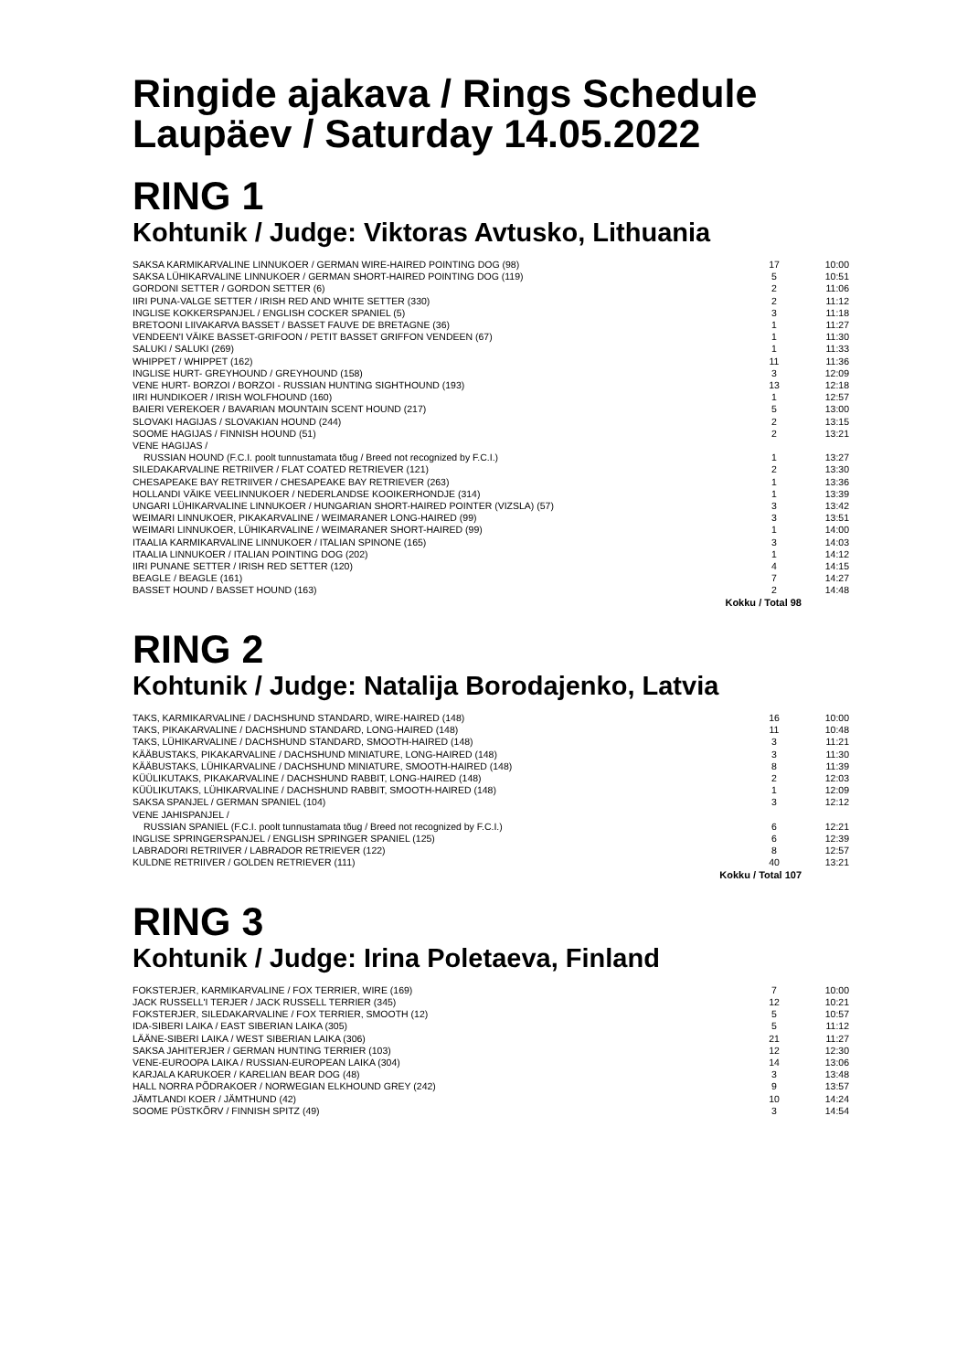Ringide ajakava / Rings Schedule
Laupäev / Saturday 14.05.2022
RING 1
Kohtunik / Judge: Viktoras Avtusko, Lithuania
| SAKSA KARMIKARVALINE LINNUKOER / GERMAN WIRE-HAIRED POINTING DOG (98) | 17 | 10:00 |
| SAKSA LÜHIKARVALINE LINNUKOER / GERMAN SHORT-HAIRED POINTING DOG (119) | 5 | 10:51 |
| GORDONI SETTER / GORDON SETTER (6) | 2 | 11:06 |
| IIRI PUNA-VALGE SETTER / IRISH RED AND WHITE SETTER (330) | 2 | 11:12 |
| INGLISE KOKKERSPANJEL / ENGLISH COCKER SPANIEL (5) | 3 | 11:18 |
| BRETOONI LIIVAKARVA BASSET / BASSET FAUVE DE BRETAGNE (36) | 1 | 11:27 |
| VENDEEN'I VÄIKE BASSET-GRIFOON / PETIT BASSET GRIFFON VENDEEN (67) | 1 | 11:30 |
| SALUKI / SALUKI (269) | 1 | 11:33 |
| WHIPPET / WHIPPET (162) | 11 | 11:36 |
| INGLISE HURT- GREYHOUND / GREYHOUND (158) | 3 | 12:09 |
| VENE HURT- BORZOI / BORZOI - RUSSIAN HUNTING SIGHTHOUND (193) | 13 | 12:18 |
| IIRI HUNDIKOER / IRISH WOLFHOUND (160) | 1 | 12:57 |
| BAIERI VEREKOER / BAVARIAN MOUNTAIN SCENT HOUND (217) | 5 | 13:00 |
| SLOVAKI HAGIJAS / SLOVAKIAN HOUND (244) | 2 | 13:15 |
| SOOME HAGIJAS / FINNISH HOUND (51) | 2 | 13:21 |
| VENE HAGIJAS / | | |
| RUSSIAN HOUND (F.C.I. poolt tunnustamata tõug / Breed not recognized by F.C.I.) | 1 | 13:27 |
| SILEDAKARVALINE RETRIIVER / FLAT COATED RETRIEVER (121) | 2 | 13:30 |
| CHESAPEAKE BAY RETRIIVER / CHESAPEAKE BAY RETRIEVER (263) | 1 | 13:36 |
| HOLLANDI VÄIKE VEELINNUKOER / NEDERLANDSE KOOIKERHONDJE (314) | 1 | 13:39 |
| UNGARI LÜHIKARVALINE LINNUKOER / HUNGARIAN SHORT-HAIRED POINTER (VIZSLA) (57) | 3 | 13:42 |
| WEIMARI LINNUKOER, PIKAKARVALINE / WEIMARANER LONG-HAIRED (99) | 3 | 13:51 |
| WEIMARI LINNUKOER, LÜHIKARVALINE / WEIMARANER SHORT-HAIRED (99) | 1 | 14:00 |
| ITAALIA KARMIKARVALINE LINNUKOER / ITALIAN SPINONE (165) | 3 | 14:03 |
| ITAALIA LINNUKOER / ITALIAN POINTING DOG (202) | 1 | 14:12 |
| IIRI PUNANE SETTER / IRISH RED SETTER (120) | 4 | 14:15 |
| BEAGLE / BEAGLE (161) | 7 | 14:27 |
| BASSET HOUND / BASSET HOUND (163) | 2 | 14:48 |
| Kokku / Total 98 | | |
RING 2
Kohtunik / Judge: Natalija Borodajenko, Latvia
| TAKS, KARMIKARVALINE / DACHSHUND STANDARD, WIRE-HAIRED (148) | 16 | 10:00 |
| TAKS, PIKAKARVALINE / DACHSHUND STANDARD, LONG-HAIRED (148) | 11 | 10:48 |
| TAKS, LÜHIKARVALINE / DACHSHUND STANDARD, SMOOTH-HAIRED (148) | 3 | 11:21 |
| KÄÄBUSTAKS, PIKAKARVALINE / DACHSHUND MINIATURE, LONG-HAIRED (148) | 3 | 11:30 |
| KÄÄBUSTAKS, LÜHIKARVALINE / DACHSHUND MINIATURE, SMOOTH-HAIRED (148) | 8 | 11:39 |
| KÜÜLIKUTAKS, PIKAKARVALINE / DACHSHUND RABBIT, LONG-HAIRED (148) | 2 | 12:03 |
| KÜÜLIKUTAKS, LÜHIKARVALINE / DACHSHUND RABBIT, SMOOTH-HAIRED (148) | 1 | 12:09 |
| SAKSA SPANJEL / GERMAN SPANIEL (104) | 3 | 12:12 |
| VENE JAHISPANJEL / | | |
| RUSSIAN SPANIEL (F.C.I. poolt tunnustamata tõug / Breed not recognized by F.C.I.) | 6 | 12:21 |
| INGLISE SPRINGERSPANJEL / ENGLISH SPRINGER SPANIEL (125) | 6 | 12:39 |
| LABRADORI RETRIIVER / LABRADOR RETRIEVER (122) | 8 | 12:57 |
| KULDNE RETRIIVER / GOLDEN RETRIEVER (111) | 40 | 13:21 |
| Kokku / Total 107 | | |
RING 3
Kohtunik / Judge: Irina Poletaeva, Finland
| FOKSTERJER, KARMIKARVALINE / FOX TERRIER, WIRE (169) | 7 | 10:00 |
| JACK RUSSELL'I TERJER / JACK RUSSELL TERRIER (345) | 12 | 10:21 |
| FOKSTERJER, SILEDAKARVALINE / FOX TERRIER, SMOOTH (12) | 5 | 10:57 |
| IDA-SIBERI LAIKA / EAST SIBERIAN LAIKA (305) | 5 | 11:12 |
| LÄÄNE-SIBERI LAIKA / WEST SIBERIAN LAIKA (306) | 21 | 11:27 |
| SAKSA JAHITERJER / GERMAN HUNTING TERRIER (103) | 12 | 12:30 |
| VENE-EUROOPA LAIKA / RUSSIAN-EUROPEAN LAIKA (304) | 14 | 13:06 |
| KARJALA KARUKOER / KARELIAN BEAR DOG (48) | 3 | 13:48 |
| HALL NORRA PÕDRAKOER / NORWEGIAN ELKHOUND GREY (242) | 9 | 13:57 |
| JÄMTLANDI KOER / JÄMTHUND (42) | 10 | 14:24 |
| SOOME PÜSTKÕRV / FINNISH SPITZ (49) | 3 | 14:54 |